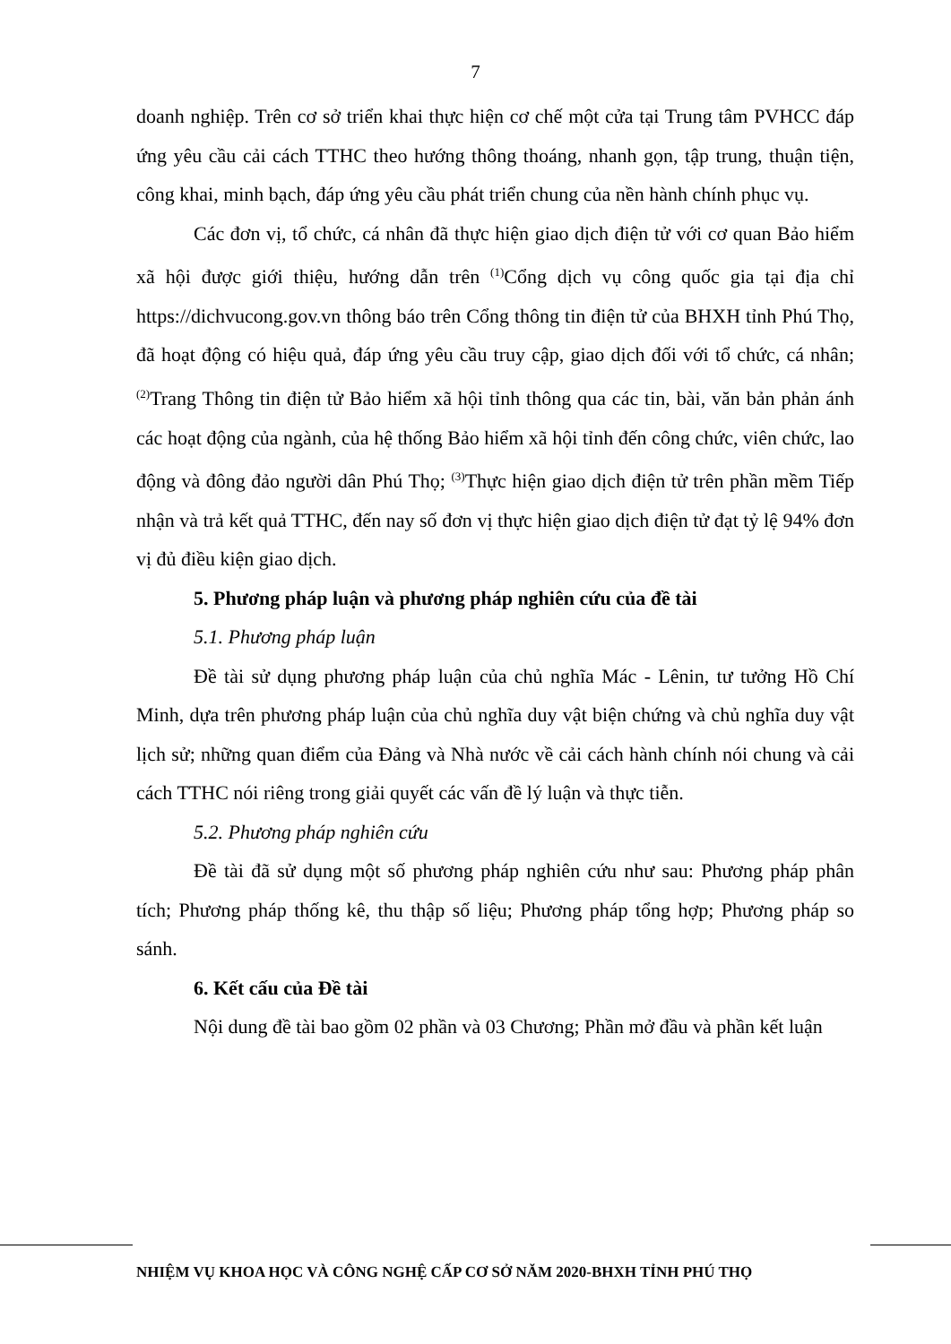7
doanh nghiệp. Trên cơ sở triển khai thực hiện cơ chế một cửa tại Trung tâm PVHCC đáp ứng yêu cầu cải cách TTHC theo hướng thông thoáng, nhanh gọn, tập trung, thuận tiện, công khai, minh bạch, đáp ứng yêu cầu phát triển chung của nền hành chính phục vụ.
Các đơn vị, tổ chức, cá nhân đã thực hiện giao dịch điện tử với cơ quan Bảo hiểm xã hội được giới thiệu, hướng dẫn trên <sup>(1)</sup>Cổng dịch vụ công quốc gia tại địa chỉ https://dichvucong.gov.vn thông báo trên Cổng thông tin điện tử của BHXH tỉnh Phú Thọ, đã hoạt động có hiệu quả, đáp ứng yêu cầu truy cập, giao dịch đối với tổ chức, cá nhân; <sup>(2)</sup>Trang Thông tin điện tử Bảo hiểm xã hội tỉnh thông qua các tin, bài, văn bản phản ánh các hoạt động của ngành, của hệ thống Bảo hiểm xã hội tỉnh đến công chức, viên chức, lao động và đông đảo người dân Phú Thọ; <sup>(3)</sup>Thực hiện giao dịch điện tử trên phần mềm Tiếp nhận và trả kết quả TTHC, đến nay số đơn vị thực hiện giao dịch điện tử đạt tỷ lệ 94% đơn vị đủ điều kiện giao dịch.
5. Phương pháp luận và phương pháp nghiên cứu của đề tài
5.1. Phương pháp luận
Đề tài sử dụng phương pháp luận của chủ nghĩa Mác - Lênin, tư tưởng Hồ Chí Minh, dựa trên phương pháp luận của chủ nghĩa duy vật biện chứng và chủ nghĩa duy vật lịch sử; những quan điểm của Đảng và Nhà nước về cải cách hành chính nói chung và cải cách TTHC nói riêng trong giải quyết các vấn đề lý luận và thực tiễn.
5.2. Phương pháp nghiên cứu
Đề tài đã sử dụng một số phương pháp nghiên cứu như sau: Phương pháp phân tích; Phương pháp thống kê, thu thập số liệu; Phương pháp tổng hợp; Phương pháp so sánh.
6. Kết cấu của Đề tài
Nội dung đề tài bao gồm 02 phần và 03 Chương; Phần mở đầu và phần kết luận
NHIỆM VỤ KHOA HỌC VÀ CÔNG NGHỆ CẤP CƠ SỞ NĂM 2020-BHXH TỈNH PHÚ THỌ